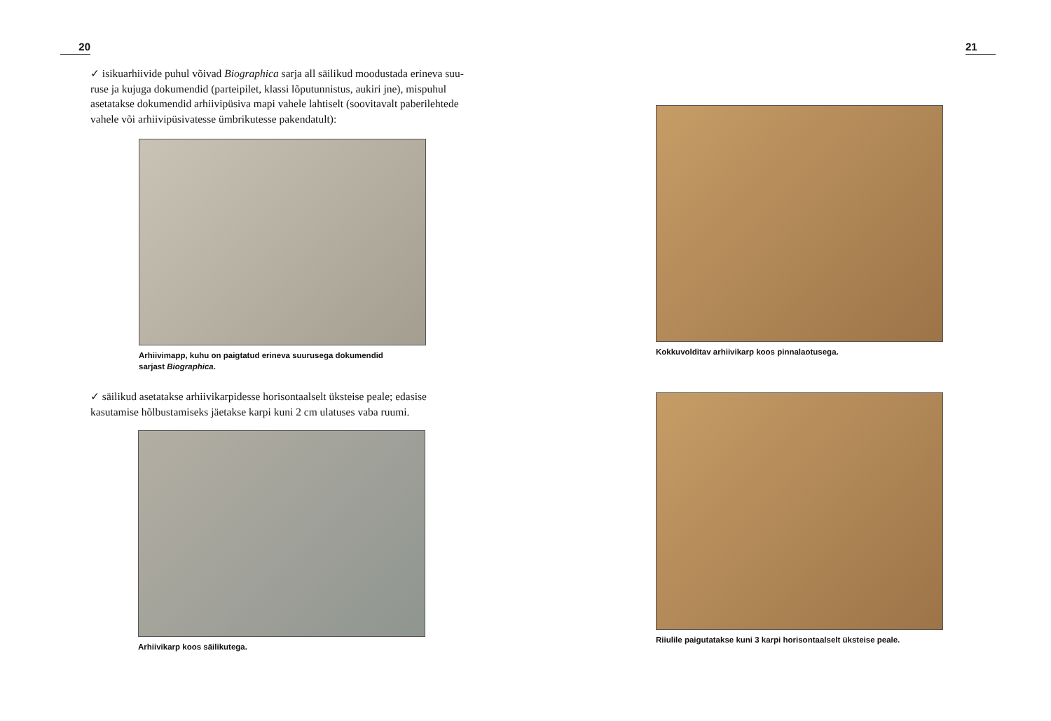20
✓ isikuarhiivide puhul võivad Biographica sarja all säilikud moodustada erineva suu-ruse ja kujuga dokumendid (parteipilet, klassi lõputunnistus, aukiri jne), mispuhul asetatakse dokumendid arhiivipüsiva mapi vahele lahtiselt (soovitavalt paberilehtede vahele või arhiivipüsivatesse ümbrikutesse pakendatult):
Arhiivimapp, kuhu on paigtatud erineva suurusega dokumendid
sarjast Biographica.
✓ säilikud asetatakse arhiivikarpidesse horisontaalselt üksteise peale; edasise kasutamise hõlbustamiseks jäetakse karpi kuni 2 cm ulatuses vaba ruumi.
Arhiivikarp koos säilikutega.
21
Kokkuvolditav arhiivikarp koos pinnalaotusega.
Riiulile paigutatakse kuni 3 karpi horisontaalselt üksteise peale.